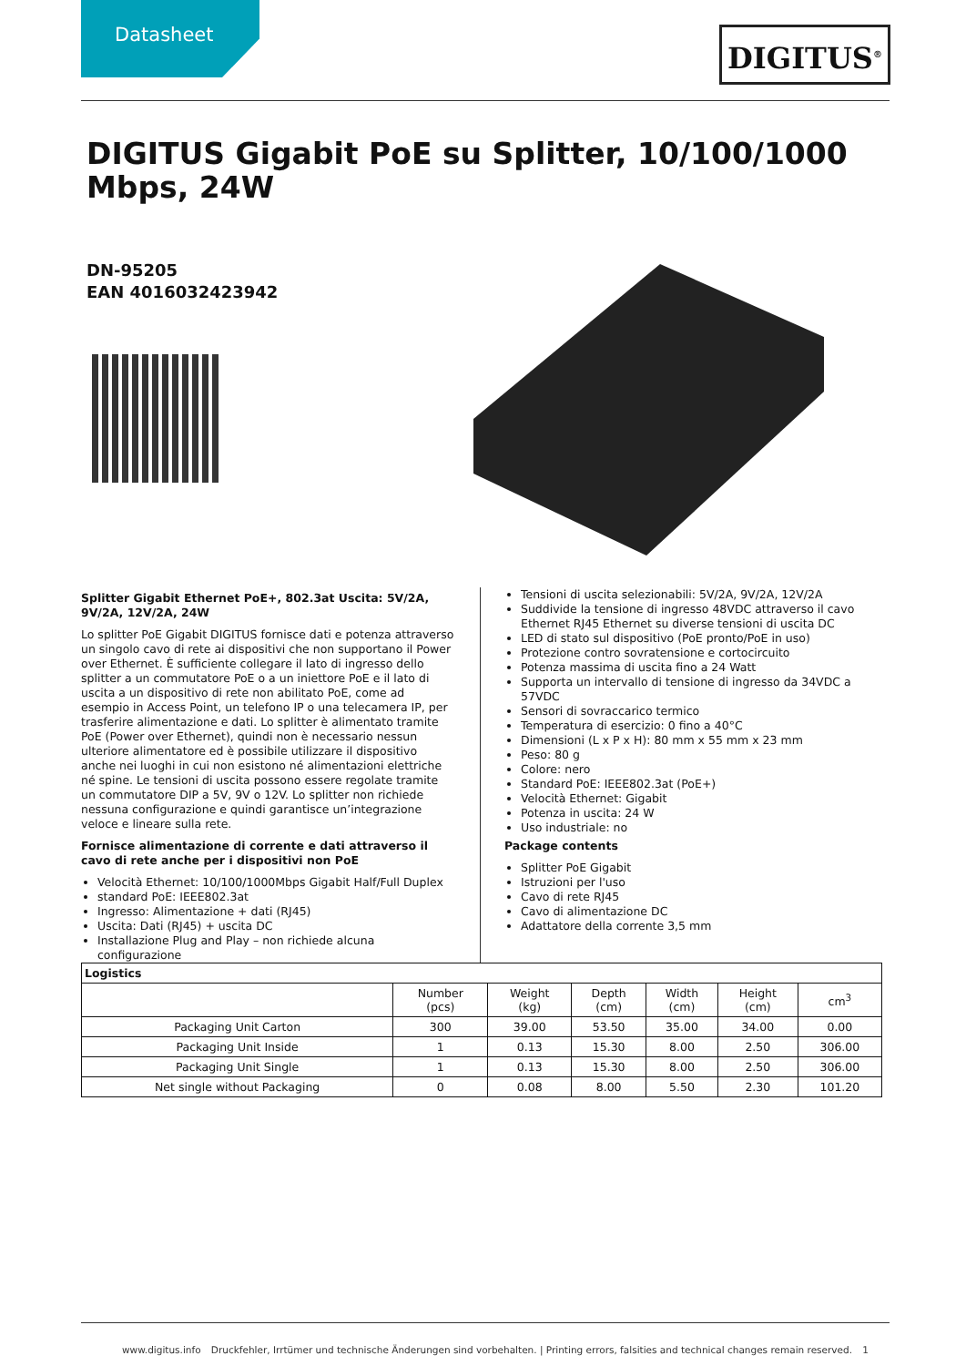Datasheet DIGITUS<sup>®</sup>
DIGITUS Gigabit PoE su Splitter, 10/100/1000 Mbps, 24W
DN-95205
EAN 4016032423942
Splitter Gigabit Ethernet PoE+, 802.3at Uscita: 5V/2A, 9V/2A, 12V/2A, 24W
Lo splitter PoE Gigabit DIGITUS fornisce dati e potenza attraverso un singolo cavo di rete ai dispositivi che non supportano il Power over Ethernet. È sufficiente collegare il lato di ingresso dello splitter a un commutatore PoE o a un iniettore PoE e il lato di uscita a un dispositivo di rete non abilitato PoE, come ad esempio in Access Point, un telefono IP o una telecamera IP, per trasferire alimentazione e dati. Lo splitter è alimentato tramite PoE (Power over Ethernet), quindi non è necessario nessun ulteriore alimentatore ed è possibile utilizzare il dispositivo anche nei luoghi in cui non esistono né alimentazioni elettriche né spine. Le tensioni di uscita possono essere regolate tramite un commutatore DIP a 5V, 9V o 12V. Lo splitter non richiede nessuna configurazione e quindi garantisce un’integrazione veloce e lineare sulla rete.
Fornisce alimentazione di corrente e dati attraverso il cavo di rete anche per i dispositivi non PoE
Velocità Ethernet: 10/100/1000Mbps Gigabit Half/Full Duplex
standard PoE: IEEE802.3at
Ingresso: Alimentazione + dati (RJ45)
Uscita: Dati (RJ45) + uscita DC
Installazione Plug and Play – non richiede alcuna configurazione
Tensioni di uscita selezionabili: 5V/2A, 9V/2A, 12V/2A
Suddivide la tensione di ingresso 48VDC attraverso il cavo Ethernet RJ45 Ethernet su diverse tensioni di uscita DC
LED di stato sul dispositivo (PoE pronto/PoE in uso)
Protezione contro sovratensione e cortocircuito
Potenza massima di uscita fino a 24 Watt
Supporta un intervallo di tensione di ingresso da 34VDC a 57VDC
Sensori di sovraccarico termico
Temperatura di esercizio: 0 fino a 40°C
Dimensioni (L x P x H): 80 mm x 55 mm x 23 mm
Peso: 80 g
Colore: nero
Standard PoE: IEEE802.3at (PoE+)
Velocità Ethernet: Gigabit
Potenza in uscita: 24 W
Uso industriale: no
Package contents
Splitter PoE Gigabit
Istruzioni per l'uso
Cavo di rete RJ45
Cavo di alimentazione DC
Adattatore della corrente 3,5 mm
| Logistics | | | | | | |
| --- | --- | --- | --- | --- | --- | --- |
| | Number (pcs) | Weight (kg) | Depth (cm) | Width (cm) | Height (cm) | cm<sup>3</sup> |
| Packaging Unit Carton | 300 | 39.00 | 53.50 | 35.00 | 34.00 | 0.00 |
| Packaging Unit Inside | 1 | 0.13 | 15.30 | 8.00 | 2.50 | 306.00 |
| Packaging Unit Single | 1 | 0.13 | 15.30 | 8.00 | 2.50 | 306.00 |
| Net single without Packaging | 0 | 0.08 | 8.00 | 5.50 | 2.30 | 101.20 |
www.digitus.info Druckfehler, Irrtümer und technische Änderungen sind vorbehalten. | Printing errors, falsities and technical changes remain reserved. 1